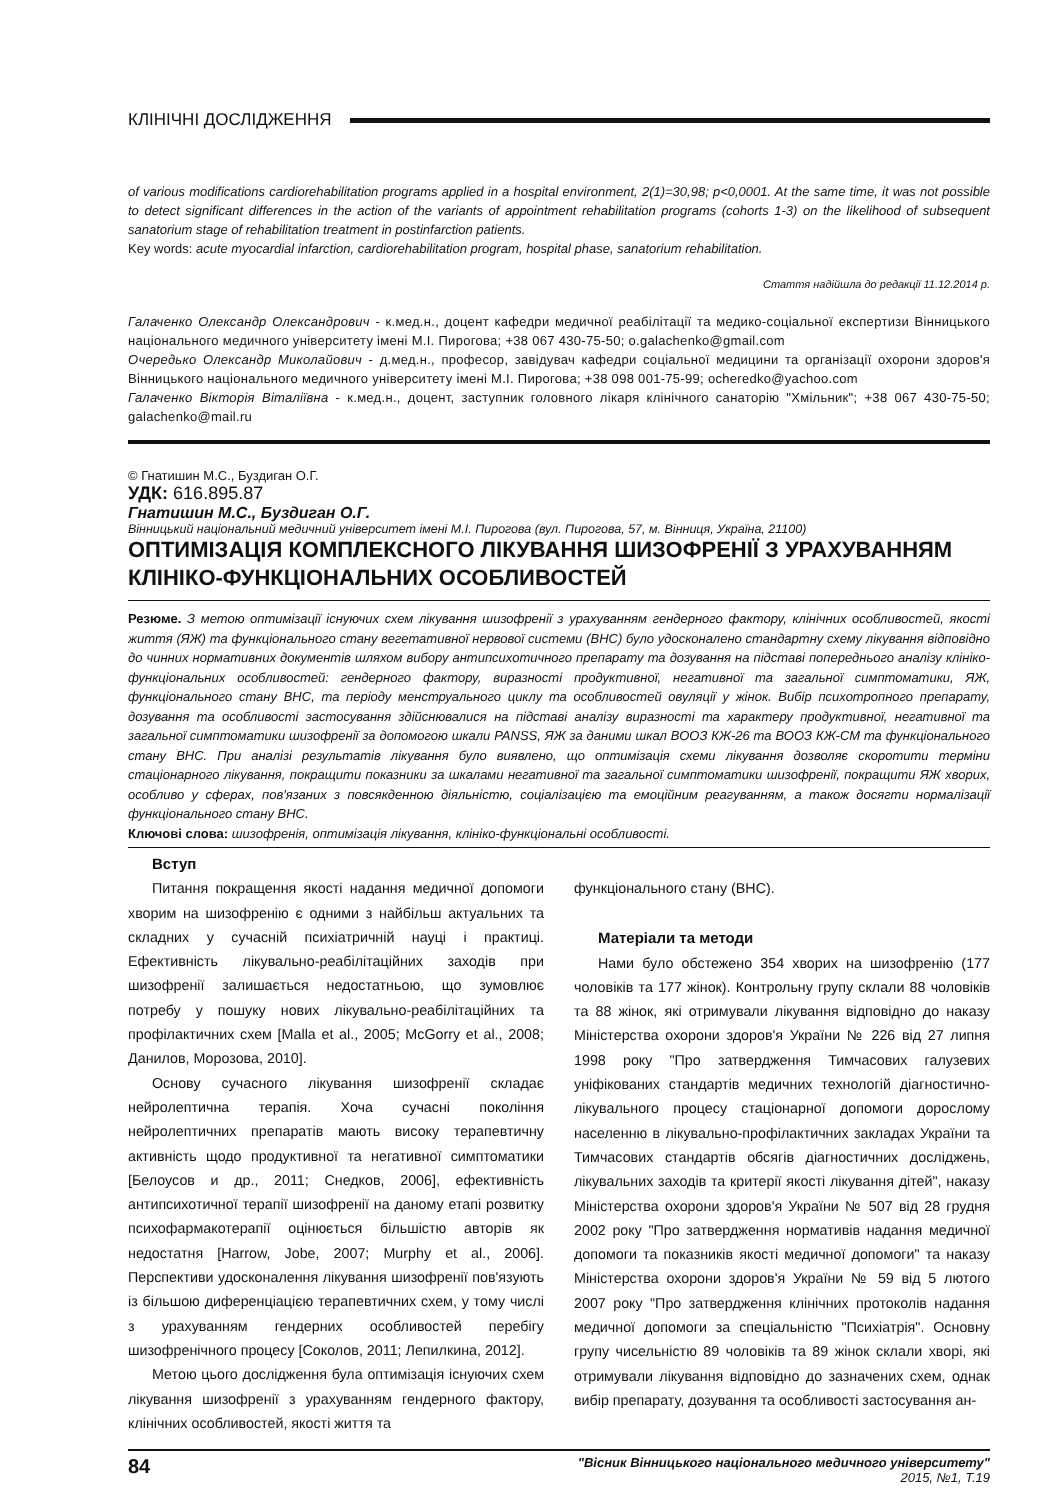КЛІНІЧНІ ДОСЛІДЖЕННЯ
of various modifications cardiorehabilitation programs applied in a hospital environment, 2(1)=30,98; p<0,0001. At the same time, it was not possible to detect significant differences in the action of the variants of appointment rehabilitation programs (cohorts 1-3) on the likelihood of subsequent sanatorium stage of rehabilitation treatment in postinfarction patients.
Key words: acute myocardial infarction, cardiorehabilitation program, hospital phase, sanatorium rehabilitation.
Стаття надійшла до редакції 11.12.2014 р.
Галаченко Олександр Олександрович - к.мед.н., доцент кафедри медичної реабілітації та медико-соціальної експертизи Вінницького національного медичного університету імені М.І. Пирогова; +38 067 430-75-50; o.galachenko@gmail.com
Очередько Олександр Миколайович - д.мед.н., професор, завідувач кафедри соціальної медицини та організації охорони здоров'я Вінницького національного медичного університету імені М.І. Пирогова; +38 098 001-75-99; ocheredko@yachoo.com
Галаченко Вікторія Віталіївна - к.мед.н., доцент, заступник головного лікаря клінічного санаторію "Хмільник"; +38 067 430-75-50; galachenko@mail.ru
© Гнатишин М.С., Буздиган О.Г.
УДК: 616.895.87
Гнатишин М.С., Буздиган О.Г.
Вінницький національний медичний університет імені М.І. Пирогова (вул. Пирогова, 57, м. Вінниця, Україна, 21100)
ОПТИМІЗАЦІЯ КОМПЛЕКСНОГО ЛІКУВАННЯ ШИЗОФРЕНІЇ З УРАХУВАННЯМ КЛІНІКО-ФУНКЦІОНАЛЬНИХ ОСОБЛИВОСТЕЙ
Резюме. З метою оптимізації існуючих схем лікування шизофренії з урахуванням гендерного фактору, клінічних особливостей, якості життя (ЯЖ) та функціонального стану вегетативної нервової системи (ВНС) було удосконалено стандартну схему лікування відповідно до чинних нормативних документів шляхом вибору антипсихотичного препарату та дозування на підставі попереднього аналізу клініко-функціональних особливостей: гендерного фактору, виразності продуктивної, негативної та загальної симптоматики, ЯЖ, функціонального стану ВНС, та періоду менструального циклу та особливостей овуляції у жінок. Вибір психотропного препарату, дозування та особливості застосування здійснювалися на підставі аналізу виразності та характеру продуктивної, негативної та загальної симптоматики шизофренії за допомогою шкали PANSS, ЯЖ за даними шкал ВООЗ КЖ-26 та ВООЗ КЖ-СМ та функціонального стану ВНС. При аналізі результатів лікування було виявлено, що оптимізація схеми лікування дозволяє скоротити терміни стаціонарного лікування, покращити показники за шкалами негативної та загальної симптоматики шизофренії, покращити ЯЖ хворих, особливо у сферах, пов'язаних з повсякденною діяльністю, соціалізацією та емоційним реагуванням, а також досягти нормалізації функціонального стану ВНС.
Ключові слова: шизофренія, оптимізація лікування, клініко-функціональні особливості.
Вступ
Питання покращення якості надання медичної допомоги хворим на шизофренію є одними з найбільш актуальних та складних у сучасній психіатричній науці і практиці. Ефективність лікувально-реабілітаційних заходів при шизофренії залишається недостатньою, що зумовлює потребу у пошуку нових лікувально-реабілітаційних та профілактичних схем [Malla et al., 2005; McGorry et al., 2008; Данилов, Морозова, 2010].
Основу сучасного лікування шизофренії складає нейролептична терапія. Хоча сучасні покоління нейролептичних препаратів мають високу терапевтичну активність щодо продуктивної та негативної симптоматики [Белоусов и др., 2011; Снедков, 2006], ефективність антипсихотичної терапії шизофренії на даному етапі розвитку психофармакотерапії оцінюється більшістю авторів як недостатня [Harrow, Jobe, 2007; Murphy et al., 2006]. Перспективи удосконалення лікування шизофренії пов'язують із більшою диференціацією терапевтичних схем, у тому числі з урахуванням гендерних особливостей перебігу шизофренічного процесу [Соколов, 2011; Лепилкина, 2012].
Метою цього дослідження була оптимізація існуючих схем лікування шизофренії з урахуванням гендерного фактору, клінічних особливостей, якості життя та
функціонального стану (ВНС).
Матеріали та методи
Нами було обстежено 354 хворих на шизофренію (177 чоловіків та 177 жінок). Контрольну групу склали 88 чоловіків та 88 жінок, які отримували лікування відповідно до наказу Міністерства охорони здоров'я України № 226 від 27 липня 1998 року "Про затвердження Тимчасових галузевих уніфікованих стандартів медичних технологій діагностично-лікувального процесу стаціонарної допомоги дорослому населенню в лікувально-профілактичних закладах України та Тимчасових стандартів обсягів діагностичних досліджень, лікувальних заходів та критерії якості лікування дітей", наказу Міністерства охорони здоров'я України № 507 від 28 грудня 2002 року "Про затвердження нормативів надання медичної допомоги та показників якості медичної допомоги" та наказу Міністерства охорони здоров'я України № 59 від 5 лютого 2007 року "Про затвердження клінічних протоколів надання медичної допомоги за спеціальністю "Психіатрія". Основну групу чисельністю 89 чоловіків та 89 жінок склали хворі, які отримували лікування відповідно до зазначених схем, однак вибір препарату, дозування та особливості застосування ан-
84 "Вісник Вінницького національного медичного університету"
2015, №1, Т.19